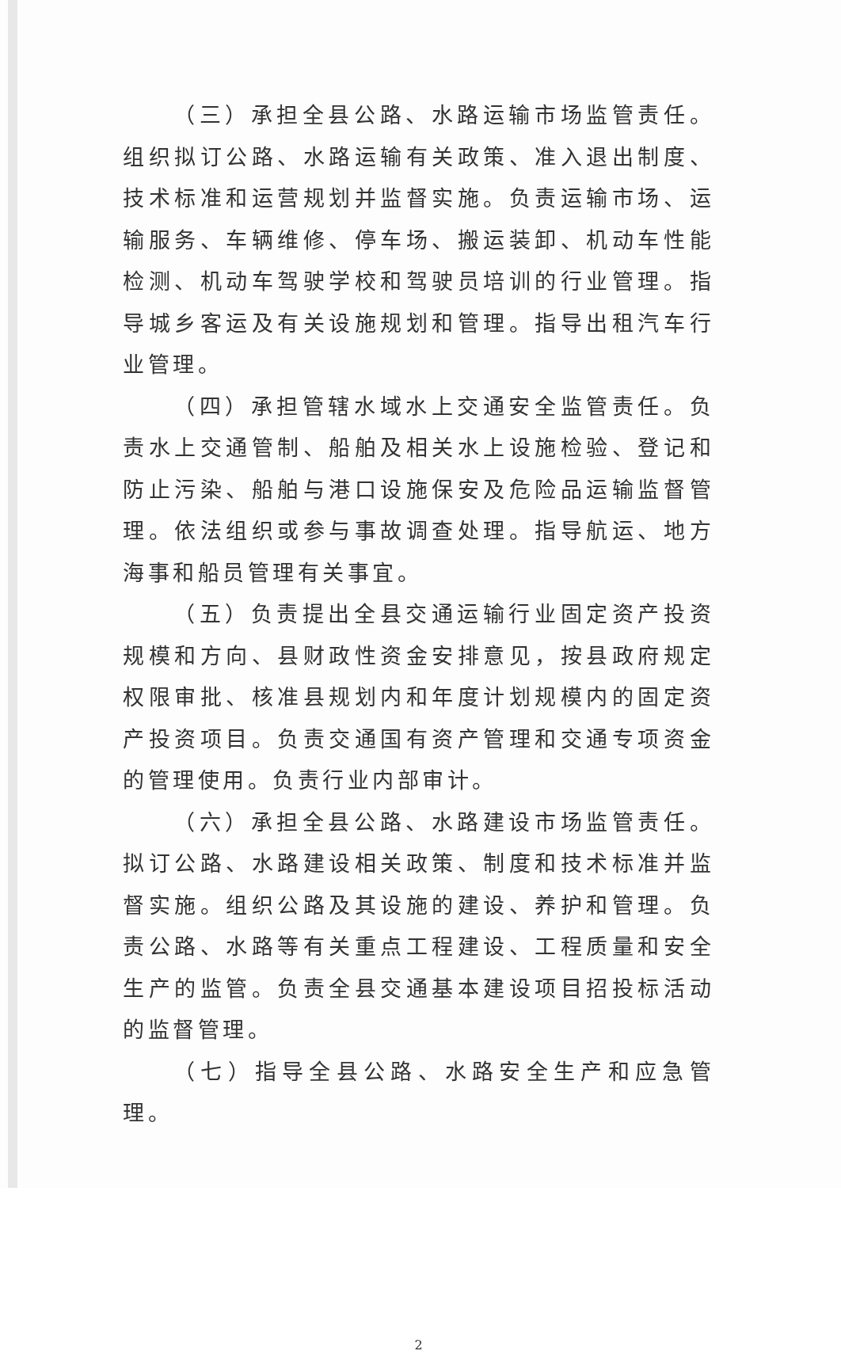（三）承担全县公路、水路运输市场监管责任。组织拟订公路、水路运输有关政策、准入退出制度、技术标准和运营规划并监督实施。负责运输市场、运输服务、车辆维修、停车场、搬运装卸、机动车性能检测、机动车驾驶学校和驾驶员培训的行业管理。指导城乡客运及有关设施规划和管理。指导出租汽车行业管理。
（四）承担管辖水域水上交通安全监管责任。负责水上交通管制、船舶及相关水上设施检验、登记和防止污染、船舶与港口设施保安及危险品运输监督管理。依法组织或参与事故调查处理。指导航运、地方海事和船员管理有关事宜。
（五）负责提出全县交通运输行业固定资产投资规模和方向、县财政性资金安排意见，按县政府规定权限审批、核准县规划内和年度计划规模内的固定资产投资项目。负责交通国有资产管理和交通专项资金的管理使用。负责行业内部审计。
（六）承担全县公路、水路建设市场监管责任。拟订公路、水路建设相关政策、制度和技术标准并监督实施。组织公路及其设施的建设、养护和管理。负责公路、水路等有关重点工程建设、工程质量和安全生产的监管。负责全县交通基本建设项目招投标活动的监督管理。
（七）指导全县公路、水路安全生产和应急管理。
2